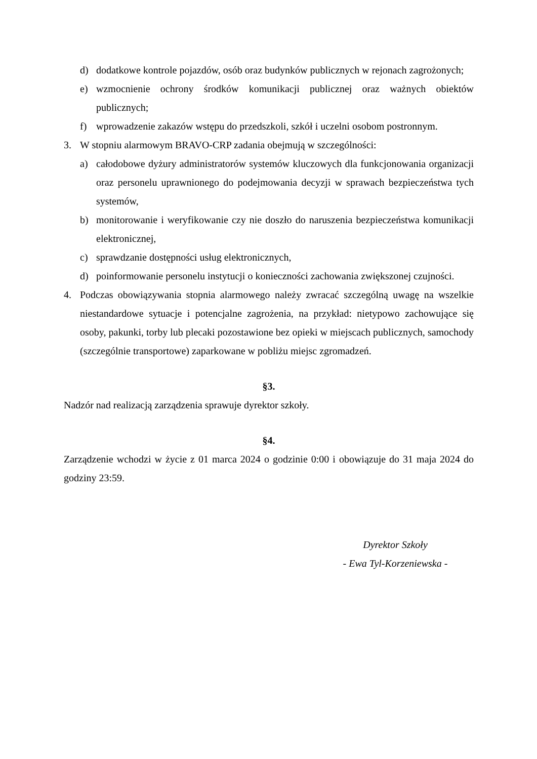d) dodatkowe kontrole pojazdów, osób oraz budynków publicznych w rejonach zagrożonych;
e) wzmocnienie ochrony środków komunikacji publicznej oraz ważnych obiektów publicznych;
f) wprowadzenie zakazów wstępu do przedszkoli, szkół i uczelni osobom postronnym.
3. W stopniu alarmowym BRAVO-CRP zadania obejmują w szczególności:
a) całodobowe dyżury administratorów systemów kluczowych dla funkcjonowania organizacji oraz personelu uprawnionego do podejmowania decyzji w sprawach bezpieczeństwa tych systemów,
b) monitorowanie i weryfikowanie czy nie doszło do naruszenia bezpieczeństwa komunikacji elektronicznej,
c) sprawdzanie dostępności usług elektronicznych,
d) poinformowanie personelu instytucji o konieczności zachowania zwiększonej czujności.
4. Podczas obowiązywania stopnia alarmowego należy zwracać szczególną uwagę na wszelkie niestandardowe sytuacje i potencjalne zagrożenia, na przykład: nietypowo zachowujące się osoby, pakunki, torby lub plecaki pozostawione bez opieki w miejscach publicznych, samochody (szczególnie transportowe) zaparkowane w pobliżu miejsc zgromadzeń.
§3.
Nadzór nad realizacją zarządzenia sprawuje dyrektor szkoły.
§4.
Zarządzenie wchodzi w życie z 01 marca 2024 o godzinie 0:00 i obowiązuje do 31 maja 2024 do godziny 23:59.
Dyrektor Szkoły
- Ewa Tyl-Korzeniewska -